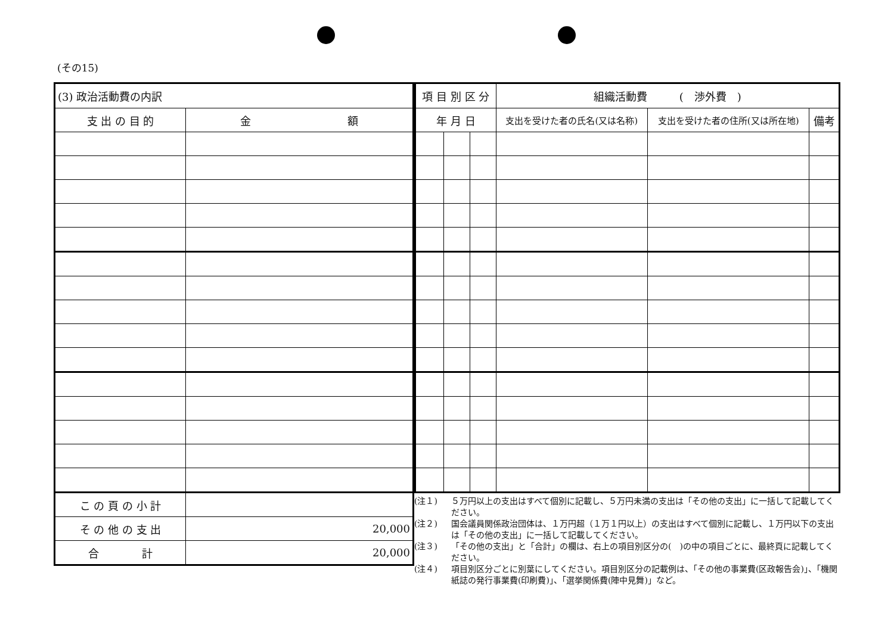(その15)
| (3) 政治活動費の内訳 | |
| 支 出 の 目 的 | 金 額 |
| こ の 頁 の 小 計 | |
| そ の 他 の 支 出 | 20,000 |
| 合 計 | 20,000 |
| 項 目 別 区 分 | | | 組織活動費 ( 渉外費 ) | | |
| 年 月 日 | | | 支出を受けた者の氏名(又は名称) | 支出を受けた者の住所(又は所在地) | 備考 |
(注１) ５万円以上の支出はすべて個別に記載し、５万円未満の支出は「その他の支出」に一括して記載してください。
(注２) 国会議員関係政治団体は、１万円超（１万１円以上）の支出はすべて個別に記載し、１万円以下の支出は「その他の支出」に一括して記載してください。
(注３) 「その他の支出」と「合計」の欄は、右上の項目別区分の(　)の中の項目ごとに、最終頁に記載してください。
(注４) 項目別区分ごとに別葉にしてください。項目別区分の記載例は、「その他の事業費(区政報告会)」、「機関紙誌の発行事業費(印刷費)」、「選挙関係費(陣中見舞)」など。